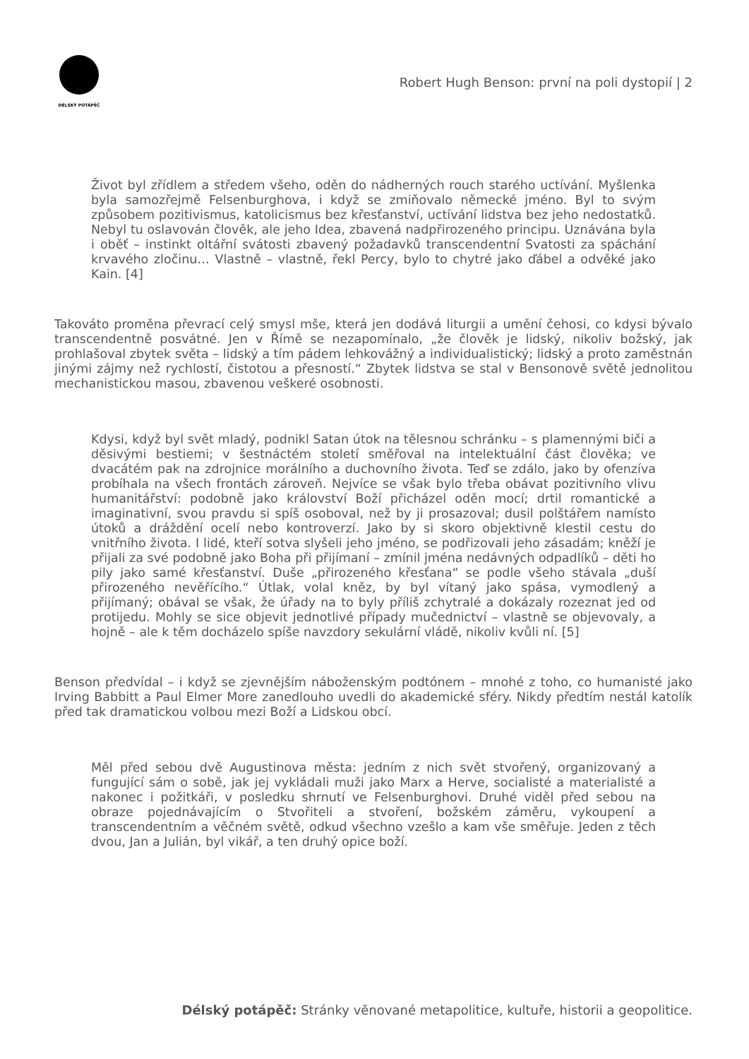DÉLSKÝ POTÁPĚČ
Robert Hugh Benson: první na poli dystopií | 2
Život byl zřídlem a středem všeho, oděn do nádherných rouch starého uctívání. Myšlenka byla samozřejmě Felsenburghova, i když se zmiňovalo německé jméno. Byl to svým způsobem pozitivismus, katolicismus bez křesťanství, uctívání lidstva bez jeho nedostatků. Nebyl tu oslavován člověk, ale jeho Idea, zbavená nadpřirozeného principu. Uznávána byla i oběť – instinkt oltářní svátosti zbavený požadavků transcendentní Svatosti za spáchání krvavého zločinu… Vlastně – vlastně, řekl Percy, bylo to chytré jako ďábel a odvěké jako Kain. [4]
Takováto proměna převrací celý smysl mše, která jen dodává liturgii a umění čehosi, co kdysi bývalo transcendentně posvátné. Jen v Římě se nezapomínalo, „že člověk je lidský, nikoliv božský, jak prohlašoval zbytek světa – lidský a tím pádem lehkovážný a individualistický; lidský a proto zaměstnán jinými zájmy než rychlostí, čistotou a přesností.“ Zbytek lidstva se stal v Bensonově světě jednolitou mechanistickou masou, zbavenou veškeré osobnosti.
Kdysi, když byl svět mladý, podnikl Satan útok na tělesnou schránku – s plamennými biči a děsivými bestiemi; v šestnáctém století směřoval na intelektuální část člověka; ve dvacátém pak na zdrojnice morálního a duchovního života. Teď se zdálo, jako by ofenzíva probíhala na všech frontách zároveň. Nejvíce se však bylo třeba obávat pozitivního vlivu humanitářství: podobně jako království Boží přicházel oděn mocí; drtil romantické a imaginativní, svou pravdu si spíš osoboval, než by ji prosazoval; dusil polštářem namísto útoků a dráždění ocelí nebo kontroverzí. Jako by si skoro objektivně klestil cestu do vnitřního života. I lidé, kteří sotva slyšeli jeho jméno, se podřizovali jeho zásadám; kněží je přijali za své podobně jako Boha při přijímaní – zmínil jména nedávných odpadlíků – děti ho pily jako samé křesťanství. Duše „přirozeného křesťana“ se podle všeho stávala „duší přirozeného nevěřícího.“ Útlak, volal kněz, by byl vítaný jako spása, vymodlený a přijímaný; obával se však, že úřady na to byly příliš zchytralé a dokázaly rozeznat jed od protijedu. Mohly se sice objevit jednotlivé případy mučednictví – vlastně se objevovaly, a hojně – ale k těm docházelo spíše navzdory sekulární vládě, nikoliv kvůli ní. [5]
Benson předvídal – i když se zjevnějším náboženským podtónem – mnohé z toho, co humanisté jako Irving Babbitt a Paul Elmer More zanedlouho uvedli do akademické sféry. Nikdy předtím nestál katolík před tak dramatickou volbou mezi Boží a Lidskou obcí.
Měl před sebou dvě Augustinova města: jedním z nich svět stvořený, organizovaný a fungující sám o sobě, jak jej vykládali muži jako Marx a Herve, socialisté a materialisté a nakonec i požitkáři, v posledku shrnutí ve Felsenburghovi. Druhé viděl před sebou na obraze pojednávajícím o Stvořiteli a stvoření, božském záměru, vykoupení a transcendentním a věčném světě, odkud všechno vzešlo a kam vše směřuje. Jeden z těch dvou, Jan a Julián, byl vikář, a ten druhý opice boží.
Délský potápěč: Stránky věnované metapolitice, kultuře, historii a geopolitice.